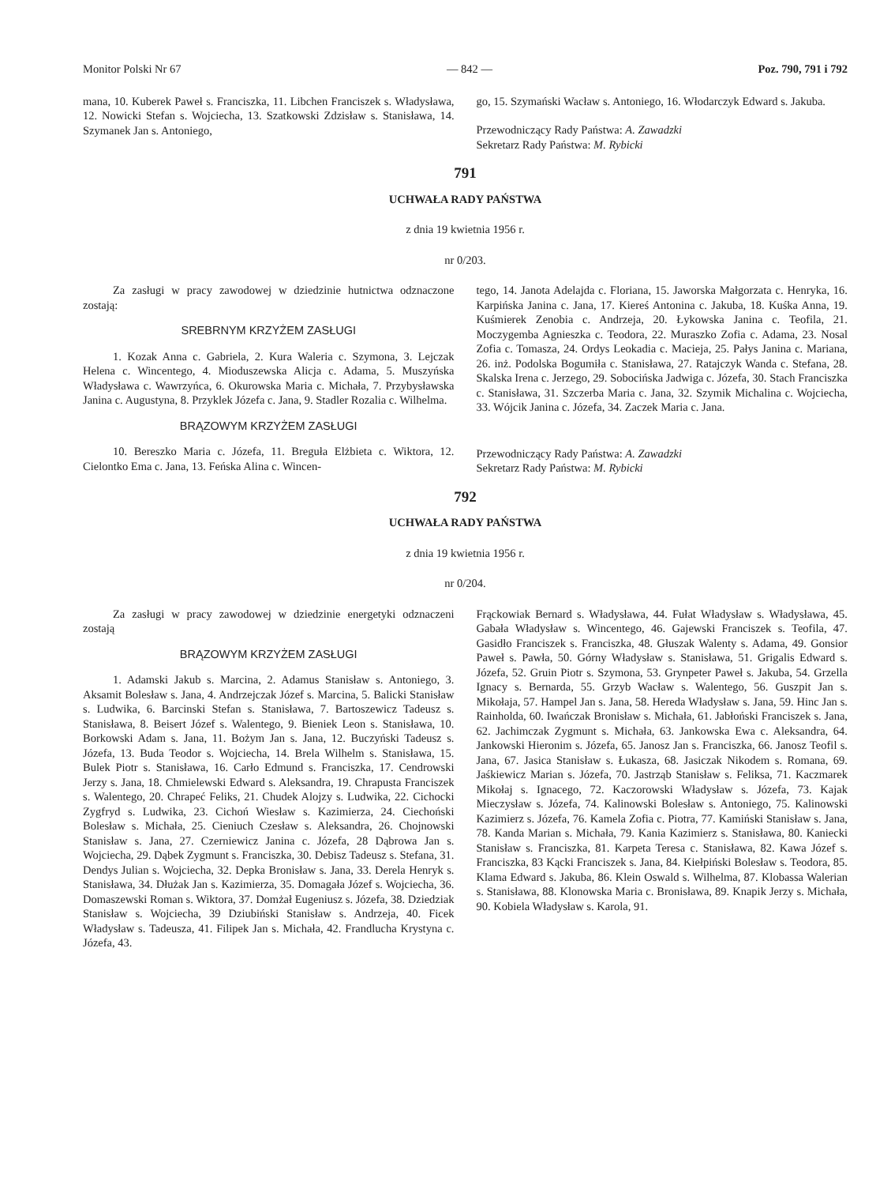Monitor Polski Nr 67 — 842 — Poz. 790, 791 i 792
mana, 10. Kuberek Paweł s. Franciszka, 11. Libchen Franciszek s. Władysława, 12. Nowicki Stefan s. Wojciecha, 13. Szatkowski Zdzisław s. Stanisława, 14. Szymanek Jan s. Antoniego,
go, 15. Szymański Wacław s. Antoniego, 16. Włodarczyk Edward s. Jakuba.
Przewodniczący Rady Państwa: A. Zawadzki
Sekretarz Rady Państwa: M. Rybicki
791
UCHWAŁA RADY PAŃSTWA
z dnia 19 kwietnia 1956 r.
nr 0/203.
Za zasługi w pracy zawodowej w dziedzinie hutnictwa odznaczone zostają:
SREBRNYM KRZYŻEM ZASŁUGI
1. Kozak Anna c. Gabriela, 2. Kura Waleria c. Szymona, 3. Lejczak Helena c. Wincentego, 4. Mioduszewska Alicja c. Adama, 5. Muszyńska Władysława c. Wawrzyńca, 6. Okurowska Maria c. Michała, 7. Przybysławska Janina c. Augustyna, 8. Przyklek Józefa c. Jana, 9. Stadler Rozalia c. Wilhelma.
BRĄZOWYM KRZYŻEM ZASŁUGI
10. Bereszko Maria c. Józefa, 11. Breguła Elżbieta c. Wiktora, 12. Cielontko Ema c. Jana, 13. Feńska Alina c. Wincen-
tego, 14. Janota Adelajda c. Floriana, 15. Jaworska Małgorzata c. Henryka, 16. Karpińska Janina c. Jana, 17. Kiereś Antonina c. Jakuba, 18. Kuśka Anna, 19. Kuśmierek Zenobia c. Andrzeja, 20. Łykowska Janina c. Teofila, 21. Moczygemba Agnieszka c. Teodora, 22. Muraszko Zofia c. Adama, 23. Nosal Zofia c. Tomasza, 24. Ordys Leokadia c. Macieja, 25. Pałys Janina c. Mariana, 26. inż. Podolska Bogumiła c. Stanisława, 27. Ratajczyk Wanda c. Stefana, 28. Skalska Irena c. Jerzego, 29. Sobocińska Jadwiga c. Józefa, 30. Stach Franciszka c. Stanisława, 31. Szczerba Maria c. Jana, 32. Szymik Michalina c. Wojciecha, 33. Wójcik Janina c. Józefa, 34. Zaczek Maria c. Jana.
Przewodniczący Rady Państwa: A. Zawadzki
Sekretarz Rady Państwa: M. Rybicki
792
UCHWAŁA RADY PAŃSTWA
z dnia 19 kwietnia 1956 r.
nr 0/204.
Za zasługi w pracy zawodowej w dziedzinie energetyki odznaczeni zostają
BRĄZOWYM KRZYŻEM ZASŁUGI
1. Adamski Jakub s. Marcina, 2. Adamus Stanisław s. Antoniego, 3. Aksamit Bolesław s. Jana, 4. Andrzejczak Józef s. Marcina, 5. Balicki Stanisław s. Ludwika, 6. Barcinski Stefan s. Stanisława, 7. Bartoszewicz Tadeusz s. Stanisława, 8. Beisert Józef s. Walentego, 9. Bieniek Leon s. Stanisława, 10. Borkowski Adam s. Jana, 11. Bożym Jan s. Jana, 12. Buczyński Tadeusz s. Józefa, 13. Buda Teodor s. Wojciecha, 14. Brela Wilhelm s. Stanisława, 15. Bulek Piotr s. Stanisława, 16. Carło Edmund s. Franciszka, 17. Cendrowski Jerzy s. Jana, 18. Chmielewski Edward s. Aleksandra, 19. Chrapusta Franciszek s. Walentego, 20. Chrapeć Feliks, 21. Chudek Alojzy s. Ludwika, 22. Cichocki Zygfryd s. Ludwika, 23. Cichoń Wiesław s. Kazimierza, 24. Ciechoński Bolesław s. Michała, 25. Cieniuch Czesław s. Aleksandra, 26. Chojnowski Stanisław s. Jana, 27. Czerniewicz Janina c. Józefa, 28 Dąbrowa Jan s. Wojciecha, 29. Dąbek Zygmunt s. Franciszka, 30. Debisz Tadeusz s. Stefana, 31. Dendys Julian s. Wojciecha, 32. Depka Bronisław s. Jana, 33. Derela Henryk s. Stanisława, 34. Dłużak Jan s. Kazimierza, 35. Domagała Józef s. Wojciecha, 36. Domaszewski Roman s. Wiktora, 37. Domżał Eugeniusz s. Józefa, 38. Dziedziak Stanisław s. Wojciecha, 39 Dziubiński Stanisław s. Andrzeja, 40. Ficek Władysław s. Tadeusza, 41. Filipek Jan s. Michała, 42. Frandlucha Krystyna c. Józefa, 43.
Frąckowiak Bernard s. Władysława, 44. Fułat Władysław s. Władysława, 45. Gabała Władysław s. Wincentego, 46. Gajewski Franciszek s. Teofila, 47. Gasidło Franciszek s. Franciszka, 48. Głuszak Walenty s. Adama, 49. Gonsior Paweł s. Pawła, 50. Górny Władysław s. Stanisława, 51. Grigalis Edward s. Józefa, 52. Gruin Piotr s. Szymona, 53. Grynpeter Paweł s. Jakuba, 54. Grzella Ignacy s. Bernarda, 55. Grzyb Wacław s. Walentego, 56. Guszpit Jan s. Mikołaja, 57. Hampel Jan s. Jana, 58. Hereda Władysław s. Jana, 59. Hinc Jan s. Rainholda, 60. Iwańczak Bronisław s. Michała, 61. Jabłoński Franciszek s. Jana, 62. Jachimczak Zygmunt s. Michała, 63. Jankowska Ewa c. Aleksandra, 64. Jankowski Hieronim s. Józefa, 65. Janosz Jan s. Franciszka, 66. Janosz Teofil s. Jana, 67. Jasica Stanisław s. Łukasza, 68. Jasiczak Nikodem s. Romana, 69. Jaśkiewicz Marian s. Józefa, 70. Jastrząb Stanisław s. Feliksa, 71. Kaczmarek Mikołaj s. Ignacego, 72. Kaczorowski Władysław s. Józefa, 73. Kajak Mieczysław s. Józefa, 74. Kalinowski Bolesław s. Antoniego, 75. Kalinowski Kazimierz s. Józefa, 76. Kamela Zofia c. Piotra, 77. Kamiński Stanisław s. Jana, 78. Kanda Marian s. Michała, 79. Kania Kazimierz s. Stanisława, 80. Kaniecki Stanisław s. Franciszka, 81. Karpeta Teresa c. Stanisława, 82. Kawa Józef s. Franciszka, 83 Kącki Franciszek s. Jana, 84. Kiełpiński Bolesław s. Teodora, 85. Klama Edward s. Jakuba, 86. Klein Oswald s. Wilhelma, 87. Klobassa Walerian s. Stanisława, 88. Klonowska Maria c. Bronisława, 89. Knapik Jerzy s. Michała, 90. Kobiela Władysław s. Karola, 91.